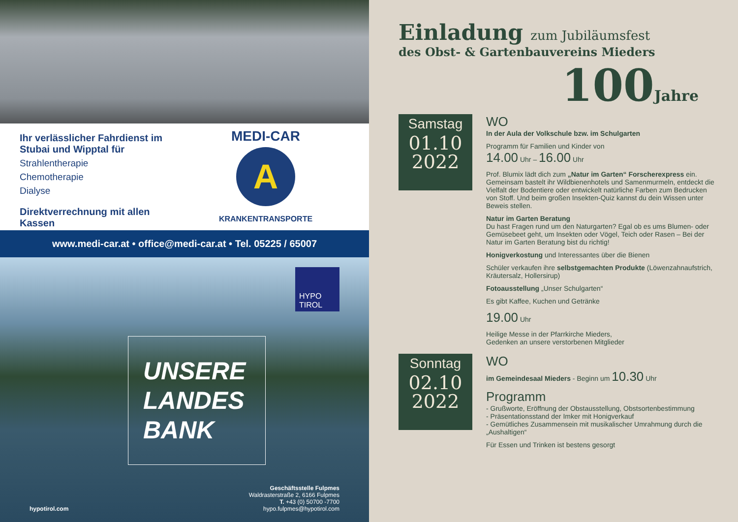Ihr verlässlicher Fahrdienst im Stubai und Wipptal für
Strahlentherapie
Chemotherapie
Dialyse
Direktverrechnung mit allen Kassen
MEDI-CAR
A
KRANKENTRANSPORTE
www.medi-car.at • office@medi-car.at • Tel. 05225 / 65007
HYPO TIROL
UNSERE LANDES BANK
hypotirol.com
Geschäftsstelle Fulpmes
Waldrasterstraße 2, 6166 Fulpmes
T. +43 (0) 50700 -7700
hypo.fulpmes@hypotirol.com
Einladung zum Jubiläumsfest
des Obst- & Gartenbauvereins Mieders
100Jahre
Samstag
01.10
2022
WO
In der Aula der Volkschule bzw. im Schulgarten
Programm für Familien und Kinder von
14.00 Uhr – 16.00 Uhr
Prof. Blumix lädt dich zum „Natur im Garten“ Forscherexpress ein. Gemeinsam bastelt ihr Wildbienenhotels und Samenmurmeln, entdeckt die Vielfalt der Bodentiere oder entwickelt natürliche Farben zum Bedrucken von Stoff. Und beim großen Insekten-Quiz kannst du dein Wissen unter Beweis stellen.
Natur im Garten Beratung
Du hast Fragen rund um den Naturgarten? Egal ob es ums Blumen- oder Gemüsebeet geht, um Insekten oder Vögel, Teich oder Rasen – Bei der Natur im Garten Beratung bist du richtig!
Honigverkostung und Interessantes über die Bienen
Schüler verkaufen ihre selbstgemachten Produkte (Löwenzahnaufstrich, Kräutersalz, Hollersirup)
Fotoausstellung „Unser Schulgarten“
Es gibt Kaffee, Kuchen und Getränke
19.00 Uhr
Heilige Messe in der Pfarrkirche Mieders,
Gedenken an unsere verstorbenen Mitglieder
Sonntag
02.10
2022
WO
im Gemeindesaal Mieders - Beginn um 10.30 Uhr
Programm
- Grußworte, Eröffnung der Obstausstellung, Obstsortenbestimmung
- Präsentationsstand der Imker mit Honigverkauf
- Gemütliches Zusammensein mit musikalischer Umrahmung durch die „Aushaltigen“
Für Essen und Trinken ist bestens gesorgt